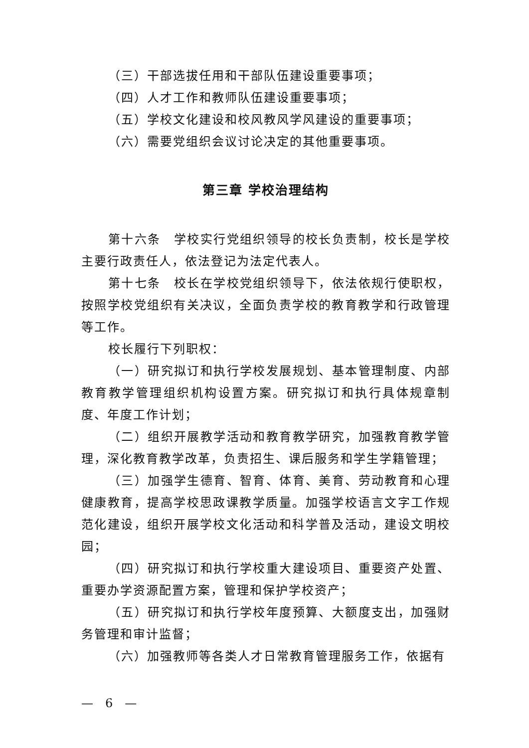（三）干部选拔任用和干部队伍建设重要事项；
（四）人才工作和教师队伍建设重要事项；
（五）学校文化建设和校风教风学风建设的重要事项；
（六）需要党组织会议讨论决定的其他重要事项。
第三章 学校治理结构
第十六条　学校实行党组织领导的校长负责制，校长是学校主要行政责任人，依法登记为法定代表人。
第十七条　校长在学校党组织领导下，依法依规行使职权，按照学校党组织有关决议，全面负责学校的教育教学和行政管理等工作。
校长履行下列职权：
（一）研究拟订和执行学校发展规划、基本管理制度、内部教育教学管理组织机构设置方案。研究拟订和执行具体规章制度、年度工作计划；
（二）组织开展教学活动和教育教学研究，加强教育教学管理，深化教育教学改革，负责招生、课后服务和学生学籍管理；
（三）加强学生德育、智育、体育、美育、劳动教育和心理健康教育，提高学校思政课教学质量。加强学校语言文字工作规范化建设，组织开展学校文化活动和科学普及活动，建设文明校园；
（四）研究拟订和执行学校重大建设项目、重要资产处置、重要办学资源配置方案，管理和保护学校资产；
（五）研究拟订和执行学校年度预算、大额度支出，加强财务管理和审计监督；
（六）加强教师等各类人才日常教育管理服务工作，依据有
—　6　—